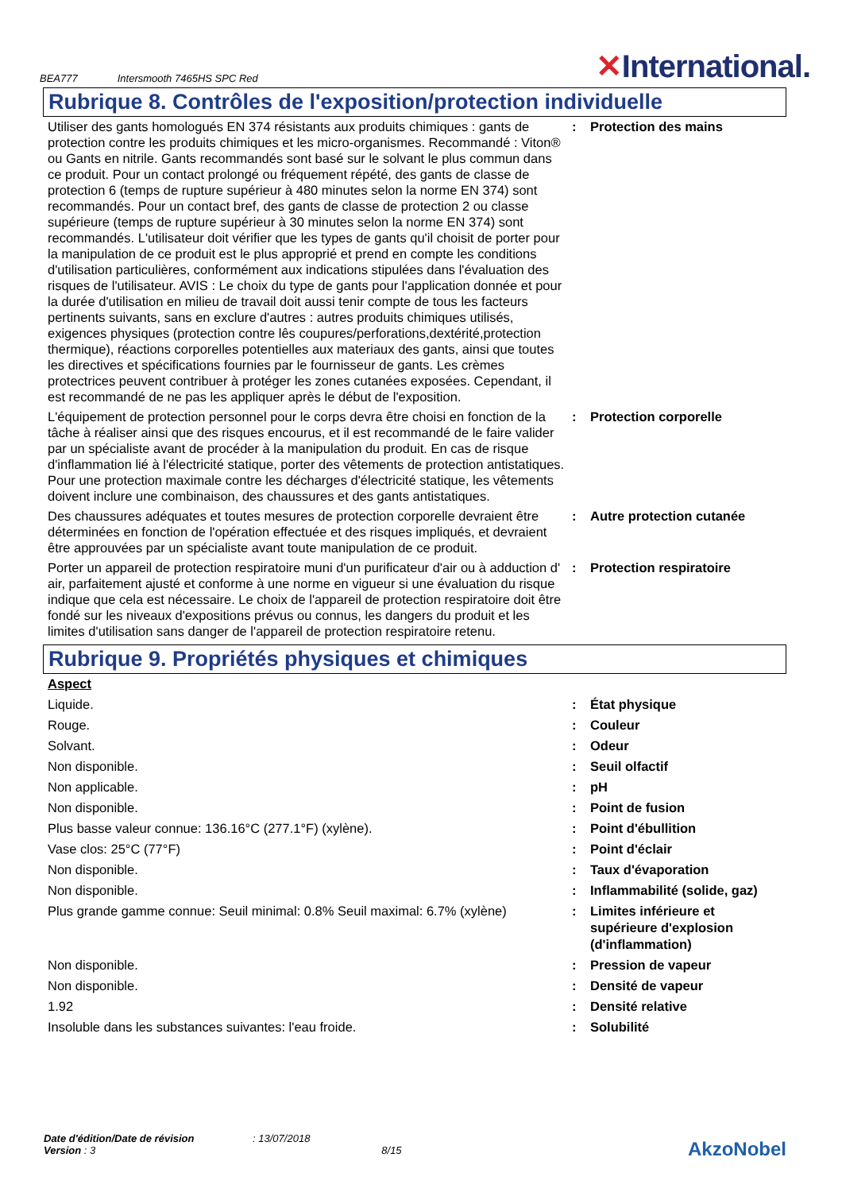BEA777 Intersmooth 7465HS SPC Red
✕International.
Rubrique 8. Contrôles de l'exposition/protection individuelle
| Utiliser des gants homologués EN 374 résistants aux produits chimiques : gants de protection contre les produits chimiques et les micro-organismes. Recommandé : Viton® ou Gants en nitrile. Gants recommandés sont basé sur le solvant le plus commun dans ce produit. Pour un contact prolongé ou fréquement répété, des gants de classe de protection 6 (temps de rupture supérieur à 480 minutes selon la norme EN 374) sont recommandés. Pour un contact bref, des gants de classe de protection 2 ou classe supérieure (temps de rupture supérieur à 30 minutes selon la norme EN 374) sont recommandés. L'utilisateur doit vérifier que les types de gants qu'il choisit de porter pour la manipulation de ce produit est le plus approprié et prend en compte les conditions d'utilisation particulières, conformément aux indications stipulées dans l'évaluation des risques de l'utilisateur. AVIS : Le choix du type de gants pour l'application donnée et pour la durée d'utilisation en milieu de travail doit aussi tenir compte de tous les facteurs pertinents suivants, sans en exclure d'autres : autres produits chimiques utilisés, exigences physiques (protection contre lês coupures/perforations,dextérité,protection thermique), réactions corporelles potentielles aux materiaux des gants, ainsi que toutes les directives et spécifications fournies par le fournisseur de gants. Les crèmes protectrices peuvent contribuer à protéger les zones cutanées exposées. Cependant, il est recommandé de ne pas les appliquer après le début de l'exposition. | : | Protection des mains |
| L'équipement de protection personnel pour le corps devra être choisi en fonction de la tâche à réaliser ainsi que des risques encourus, et il est recommandé de le faire valider par un spécialiste avant de procéder à la manipulation du produit. En cas de risque d'inflammation lié à l'électricité statique, porter des vêtements de protection antistatiques. Pour une protection maximale contre les décharges d'électricité statique, les vêtements doivent inclure une combinaison, des chaussures et des gants antistatiques. | : | Protection corporelle |
| Des chaussures adéquates et toutes mesures de protection corporelle devraient être déterminées en fonction de l'opération effectuée et des risques impliqués, et devraient être approuvées par un spécialiste avant toute manipulation de ce produit. | : | Autre protection cutanée |
| Porter un appareil de protection respiratoire muni d'un purificateur d'air ou à adduction d' air, parfaitement ajusté et conforme à une norme en vigueur si une évaluation du risque indique que cela est nécessaire. Le choix de l'appareil de protection respiratoire doit être fondé sur les niveaux d'expositions prévus ou connus, les dangers du produit et les limites d'utilisation sans danger de l'appareil de protection respiratoire retenu. | : | Protection respiratoire |
Rubrique 9. Propriétés physiques et chimiques
| Aspect | | |
| Liquide. | : | État physique |
| Rouge. | : | Couleur |
| Solvant. | : | Odeur |
| Non disponible. | : | Seuil olfactif |
| Non applicable. | : | pH |
| Non disponible. | : | Point de fusion |
| Plus basse valeur connue: 136.16°C (277.1°F) (xylène). | : | Point d'ébullition |
| Vase clos: 25°C (77°F) | : | Point d'éclair |
| Non disponible. | : | Taux d'évaporation |
| Non disponible. | : | Inflammabilité (solide, gaz) |
| Plus grande gamme connue: Seuil minimal: 0.8% Seuil maximal: 6.7% (xylène) | : | Limites inférieure et supérieure d'explosion (d'inflammation) |
| Non disponible. | : | Pression de vapeur |
| Non disponible. | : | Densité de vapeur |
| 1.92 | : | Densité relative |
| Insoluble dans les substances suivantes: l'eau froide. | : | Solubilité |
Date d'édition/Date de révision : 13/07/2018
Version : 3 8/15
AkzoNobel